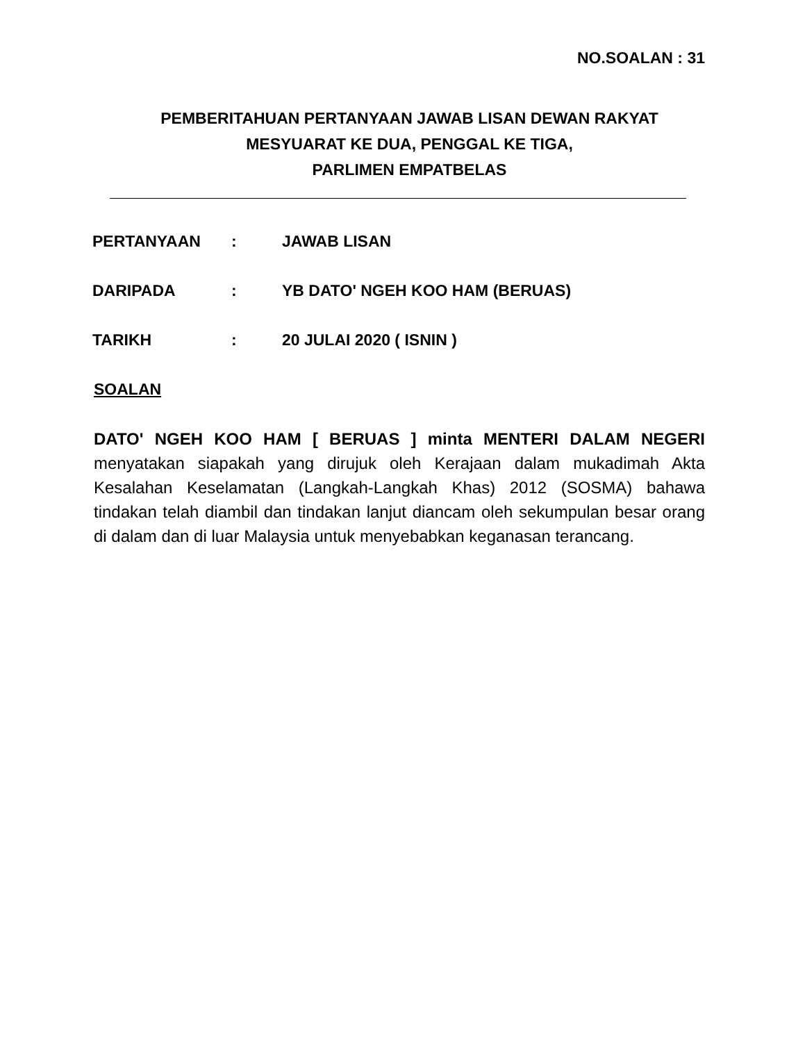NO.SOALAN : 31
PEMBERITAHUAN PERTANYAAN JAWAB LISAN DEWAN RAKYAT
MESYUARAT KE DUA, PENGGAL KE TIGA,
PARLIMEN EMPATBELAS
| PERTANYAAN | : | JAWAB LISAN |
| DARIPADA | : | YB DATO' NGEH KOO HAM (BERUAS) |
| TARIKH | : | 20 JULAI 2020 ( ISNIN ) |
SOALAN
DATO' NGEH KOO HAM [ BERUAS ] minta MENTERI DALAM NEGERI menyatakan siapakah yang dirujuk oleh Kerajaan dalam mukadimah Akta Kesalahan Keselamatan (Langkah-Langkah Khas) 2012 (SOSMA) bahawa tindakan telah diambil dan tindakan lanjut diancam oleh sekumpulan besar orang di dalam dan di luar Malaysia untuk menyebabkan keganasan terancang.